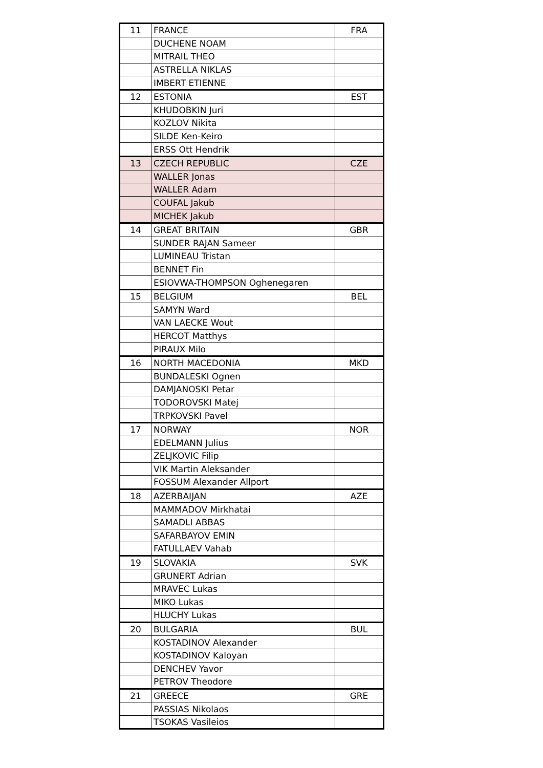| 11 | FRANCE | FRA |
| | DUCHENE NOAM | |
| | MITRAIL THEO | |
| | ASTRELLA NIKLAS | |
| | IMBERT ETIENNE | |
| 12 | ESTONIA | EST |
| | KHUDOBKIN Juri | |
| | KOZLOV Nikita | |
| | SILDE Ken-Keiro | |
| | ERSS Ott Hendrik | |
| 13 | CZECH REPUBLIC | CZE |
| | WALLER Jonas | |
| | WALLER Adam | |
| | COUFAL Jakub | |
| | MICHEK Jakub | |
| 14 | GREAT BRITAIN | GBR |
| | SUNDER RAJAN Sameer | |
| | LUMINEAU Tristan | |
| | BENNET Fin | |
| | ESIOVWA-THOMPSON Oghenegaren | |
| 15 | BELGIUM | BEL |
| | SAMYN Ward | |
| | VAN LAECKE Wout | |
| | HERCOT Matthys | |
| | PIRAUX Milo | |
| 16 | NORTH MACEDONIA | MKD |
| | BUNDALESKI Ognen | |
| | DAMJANOSKI Petar | |
| | TODOROVSKI Matej | |
| | TRPKOVSKI Pavel | |
| 17 | NORWAY | NOR |
| | EDELMANN Julius | |
| | ZELJKOVIC Filip | |
| | VIK Martin Aleksander | |
| | FOSSUM Alexander Allport | |
| 18 | AZERBAIJAN | AZE |
| | MAMMADOV Mirkhatai | |
| | SAMADLI ABBAS | |
| | SAFARBAYOV EMIN | |
| | FATULLAEV Vahab | |
| 19 | SLOVAKIA | SVK |
| | GRUNERT Adrian | |
| | MRAVEC Lukas | |
| | MIKO Lukas | |
| | HLUCHY Lukas | |
| 20 | BULGARIA | BUL |
| | KOSTADINOV Alexander | |
| | KOSTADINOV Kaloyan | |
| | DENCHEV Yavor | |
| | PETROV Theodore | |
| 21 | GREECE | GRE |
| | PASSIAS Nikolaos | |
| | TSOKAS Vasileios | |